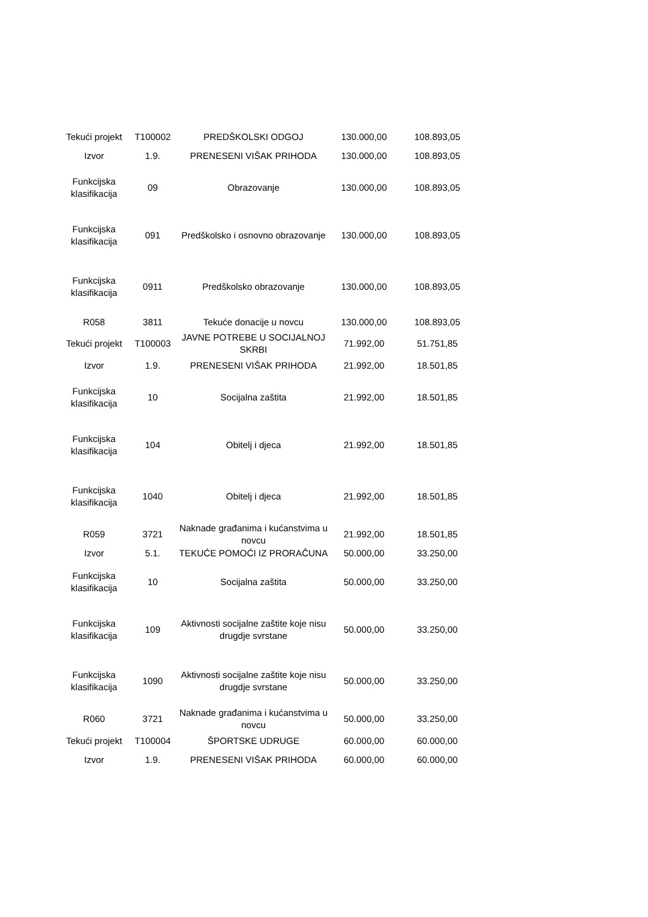| Tekući projekt | T100002 | PREDŠKOLSKI ODGOJ | 130.000,00 | 108.893,05 |
| Izvor | 1.9. | PRENESENI VIŠAK PRIHODA | 130.000,00 | 108.893,05 |
| Funkcijska klasifikacija | 09 | Obrazovanje | 130.000,00 | 108.893,05 |
| Funkcijska klasifikacija | 091 | Predškolsko i osnovno obrazovanje | 130.000,00 | 108.893,05 |
| Funkcijska klasifikacija | 0911 | Predškolsko obrazovanje | 130.000,00 | 108.893,05 |
| R058 | 3811 | Tekuće donacije u novcu | 130.000,00 | 108.893,05 |
| Tekući projekt | T100003 | JAVNE POTREBE U SOCIJALNOJ SKRBI | 71.992,00 | 51.751,85 |
| Izvor | 1.9. | PRENESENI VIŠAK PRIHODA | 21.992,00 | 18.501,85 |
| Funkcijska klasifikacija | 10 | Socijalna zaštita | 21.992,00 | 18.501,85 |
| Funkcijska klasifikacija | 104 | Obitelj i djeca | 21.992,00 | 18.501,85 |
| Funkcijska klasifikacija | 1040 | Obitelj i djeca | 21.992,00 | 18.501,85 |
| R059 | 3721 | Naknade građanima i kućanstvima u novcu | 21.992,00 | 18.501,85 |
| Izvor | 5.1. | TEKUĆE POMOĆI IZ PRORAČUNA | 50.000,00 | 33.250,00 |
| Funkcijska klasifikacija | 10 | Socijalna zaštita | 50.000,00 | 33.250,00 |
| Funkcijska klasifikacija | 109 | Aktivnosti socijalne zaštite koje nisu drugdje svrstane | 50.000,00 | 33.250,00 |
| Funkcijska klasifikacija | 1090 | Aktivnosti socijalne zaštite koje nisu drugdje svrstane | 50.000,00 | 33.250,00 |
| R060 | 3721 | Naknade građanima i kućanstvima u novcu | 50.000,00 | 33.250,00 |
| Tekući projekt | T100004 | ŠPORTSKE UDRUGE | 60.000,00 | 60.000,00 |
| Izvor | 1.9. | PRENESENI VIŠAK PRIHODA | 60.000,00 | 60.000,00 |